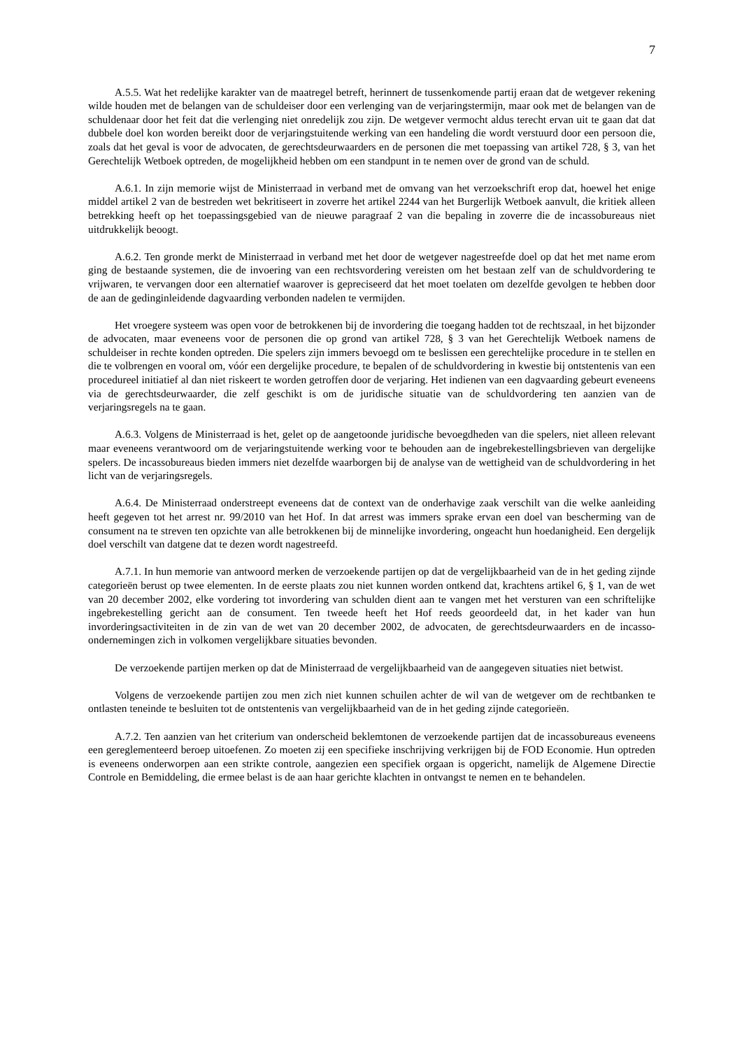7
A.5.5. Wat het redelijke karakter van de maatregel betreft, herinnert de tussenkomende partij eraan dat de wetgever rekening wilde houden met de belangen van de schuldeiser door een verlenging van de verjaringstermijn, maar ook met de belangen van de schuldenaar door het feit dat die verlenging niet onredelijk zou zijn. De wetgever vermocht aldus terecht ervan uit te gaan dat dat dubbele doel kon worden bereikt door de verjaringstuitende werking van een handeling die wordt verstuurd door een persoon die, zoals dat het geval is voor de advocaten, de gerechtsdeurwaarders en de personen die met toepassing van artikel 728, § 3, van het Gerechtelijk Wetboek optreden, de mogelijkheid hebben om een standpunt in te nemen over de grond van de schuld.
A.6.1. In zijn memorie wijst de Ministerraad in verband met de omvang van het verzoekschrift erop dat, hoewel het enige middel artikel 2 van de bestreden wet bekritiseert in zoverre het artikel 2244 van het Burgerlijk Wetboek aanvult, die kritiek alleen betrekking heeft op het toepassingsgebied van de nieuwe paragraaf 2 van die bepaling in zoverre die de incassobureaus niet uitdrukkelijk beoogt.
A.6.2. Ten gronde merkt de Ministerraad in verband met het door de wetgever nagestreefde doel op dat het met name erom ging de bestaande systemen, die de invoering van een rechtsvordering vereisten om het bestaan zelf van de schuldvordering te vrijwaren, te vervangen door een alternatief waarover is gepreciseerd dat het moet toelaten om dezelfde gevolgen te hebben door de aan de gedinginleidende dagvaarding verbonden nadelen te vermijden.
Het vroegere systeem was open voor de betrokkenen bij de invordering die toegang hadden tot de rechtszaal, in het bijzonder de advocaten, maar eveneens voor de personen die op grond van artikel 728, § 3 van het Gerechtelijk Wetboek namens de schuldeiser in rechte konden optreden. Die spelers zijn immers bevoegd om te beslissen een gerechtelijke procedure in te stellen en die te volbrengen en vooral om, vóór een dergelijke procedure, te bepalen of de schuldvordering in kwestie bij ontstentenis van een procedureel initiatief al dan niet riskeert te worden getroffen door de verjaring. Het indienen van een dagvaarding gebeurt eveneens via de gerechtsdeurwaarder, die zelf geschikt is om de juridische situatie van de schuldvordering ten aanzien van de verjaringsregels na te gaan.
A.6.3. Volgens de Ministerraad is het, gelet op de aangetoonde juridische bevoegdheden van die spelers, niet alleen relevant maar eveneens verantwoord om de verjaringstuitende werking voor te behouden aan de ingebrekestellingsbrieven van dergelijke spelers. De incassobureaus bieden immers niet dezelfde waarborgen bij de analyse van de wettigheid van de schuldvordering in het licht van de verjaringsregels.
A.6.4. De Ministerraad onderstreept eveneens dat de context van de onderhavige zaak verschilt van die welke aanleiding heeft gegeven tot het arrest nr. 99/2010 van het Hof. In dat arrest was immers sprake ervan een doel van bescherming van de consument na te streven ten opzichte van alle betrokkenen bij de minnelijke invordering, ongeacht hun hoedanigheid. Een dergelijk doel verschilt van datgene dat te dezen wordt nagestreefd.
A.7.1. In hun memorie van antwoord merken de verzoekende partijen op dat de vergelijkbaarheid van de in het geding zijnde categorieën berust op twee elementen. In de eerste plaats zou niet kunnen worden ontkend dat, krachtens artikel 6, § 1, van de wet van 20 december 2002, elke vordering tot invordering van schulden dient aan te vangen met het versturen van een schriftelijke ingebrekestelling gericht aan de consument. Ten tweede heeft het Hof reeds geoordeeld dat, in het kader van hun invorderingsactiviteiten in de zin van de wet van 20 december 2002, de advocaten, de gerechtsdeurwaarders en de incasso-ondernemingen zich in volkomen vergelijkbare situaties bevonden.
De verzoekende partijen merken op dat de Ministerraad de vergelijkbaarheid van de aangegeven situaties niet betwist.
Volgens de verzoekende partijen zou men zich niet kunnen schuilen achter de wil van de wetgever om de rechtbanken te ontlasten teneinde te besluiten tot de ontstentenis van vergelijkbaarheid van de in het geding zijnde categorieën.
A.7.2. Ten aanzien van het criterium van onderscheid beklemtonen de verzoekende partijen dat de incassobureaus eveneens een gereglementeerd beroep uitoefenen. Zo moeten zij een specifieke inschrijving verkrijgen bij de FOD Economie. Hun optreden is eveneens onderworpen aan een strikte controle, aangezien een specifiek orgaan is opgericht, namelijk de Algemene Directie Controle en Bemiddeling, die ermee belast is de aan haar gerichte klachten in ontvangst te nemen en te behandelen.